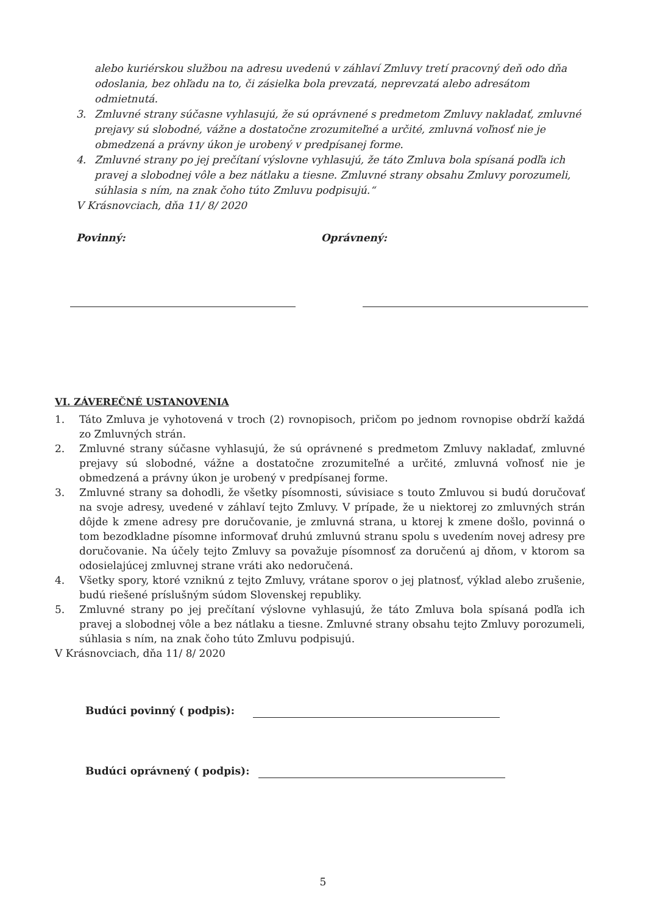alebo kuriérskou službou na adresu uvedenú v záhlaví Zmluvy tretí pracovný deň odo dňa odoslania, bez ohľadu na to, či zásielka bola prevzatá, neprevzatá alebo adresátom odmietnutá.
3. Zmluvné strany súčasne vyhlasujú, že sú oprávnené s predmetom Zmluvy nakladať, zmluvné prejavy sú slobodné, vážne a dostatočne zrozumiteľné a určité, zmluvná voľnosť nie je obmedzená a právny úkon je urobený v predpísanej forme.
4. Zmluvné strany po jej prečítaní výslovne vyhlasujú, že táto Zmluva bola spísaná podľa ich pravej a slobodnej vôle a bez nátlaku a tiesne. Zmluvné strany obsahu Zmluvy porozumeli, súhlasia s ním, na znak čoho túto Zmluvu podpisujú.“
V Krásnovciach, dňa 11/ 8/ 2020
Povinný: Oprávnený:
VI. ZÁVEREČNÉ USTANOVENIA
1. Táto Zmluva je vyhotovená v troch (2) rovnopisoch, pričom po jednom rovnopise obdrží každá zo Zmluvných strán.
2. Zmluvné strany súčasne vyhlasujú, že sú oprávnené s predmetom Zmluvy nakladať, zmluvné prejavy sú slobodné, vážne a dostatočne zrozumiteľné a určité, zmluvná voľnosť nie je obmedzená a právny úkon je urobený v predpísanej forme.
3. Zmluvné strany sa dohodli, že všetky písomnosti, súvisiace s touto Zmluvou si budú doručovať na svoje adresy, uvedené v záhlaví tejto Zmluvy. V prípade, že u niektorej zo zmluvných strán dôjde k zmene adresy pre doručovanie, je zmluvná strana, u ktorej k zmene došlo, povinná o tom bezodkladne písomne informovať druhú zmluvnú stranu spolu s uvedením novej adresy pre doručovanie. Na účely tejto Zmluvy sa považuje písomnosť za doručenú aj dňom, v ktorom sa odosielajúcej zmluvnej strane vráti ako nedoručená.
4. Všetky spory, ktoré vzniknú z tejto Zmluvy, vrátane sporov o jej platnosť, výklad alebo zrušenie, budú riešené príslušným súdom Slovenskej republiky.
5. Zmluvné strany po jej prečítaní výslovne vyhlasujú, že táto Zmluva bola spísaná podľa ich pravej a slobodnej vôle a bez nátlaku a tiesne. Zmluvné strany obsahu tejto Zmluvy porozumeli, súhlasia s ním, na znak čoho túto Zmluvu podpisujú.
V Krásnovciach, dňa 11/ 8/ 2020
Budúci povinný ( podpis):
Budúci oprávnený ( podpis):
5